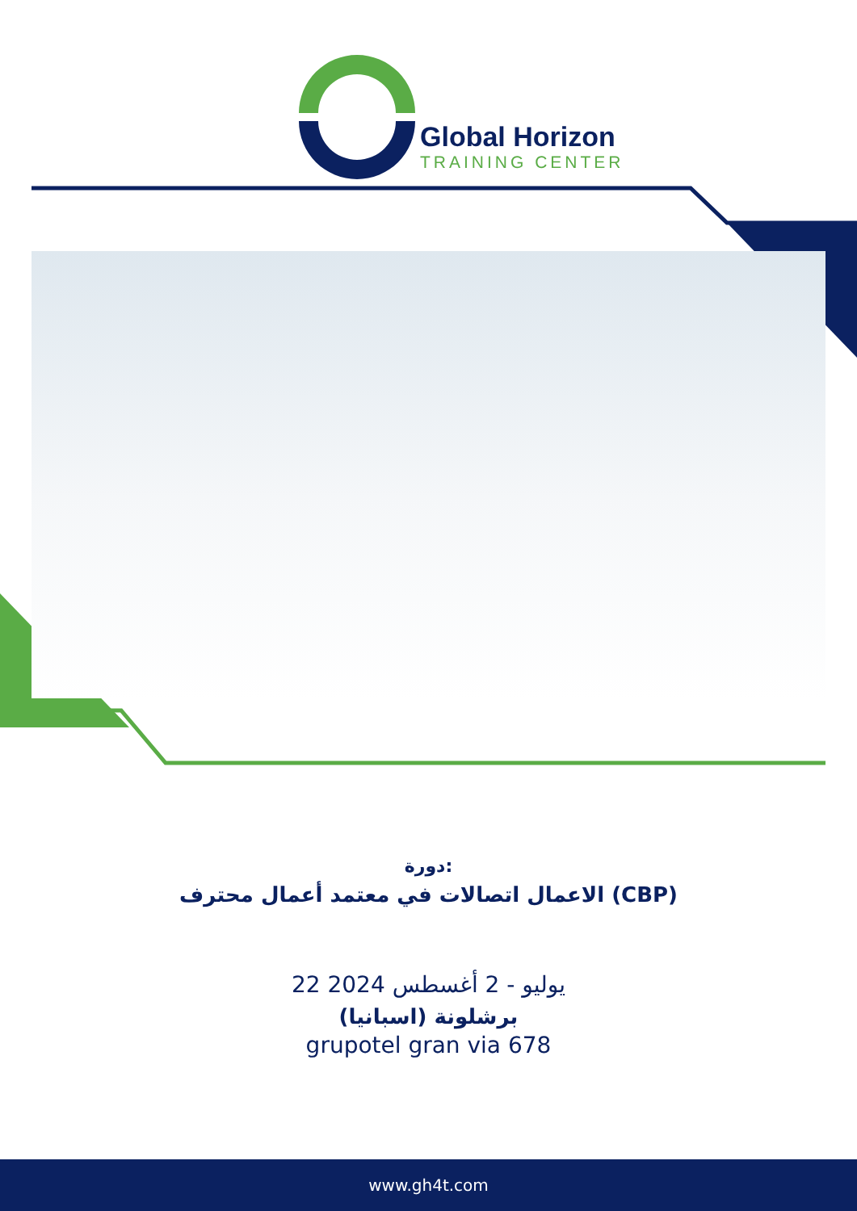Global Horizon
TRAINING CENTER
دورة:
الاعمال اتصالات في معتمد أعمال محترف (CBP)
22 يوليو - 2 أغسطس 2024
برشلونة (اسبانيا)
grupotel gran via 678
www.gh4t.com